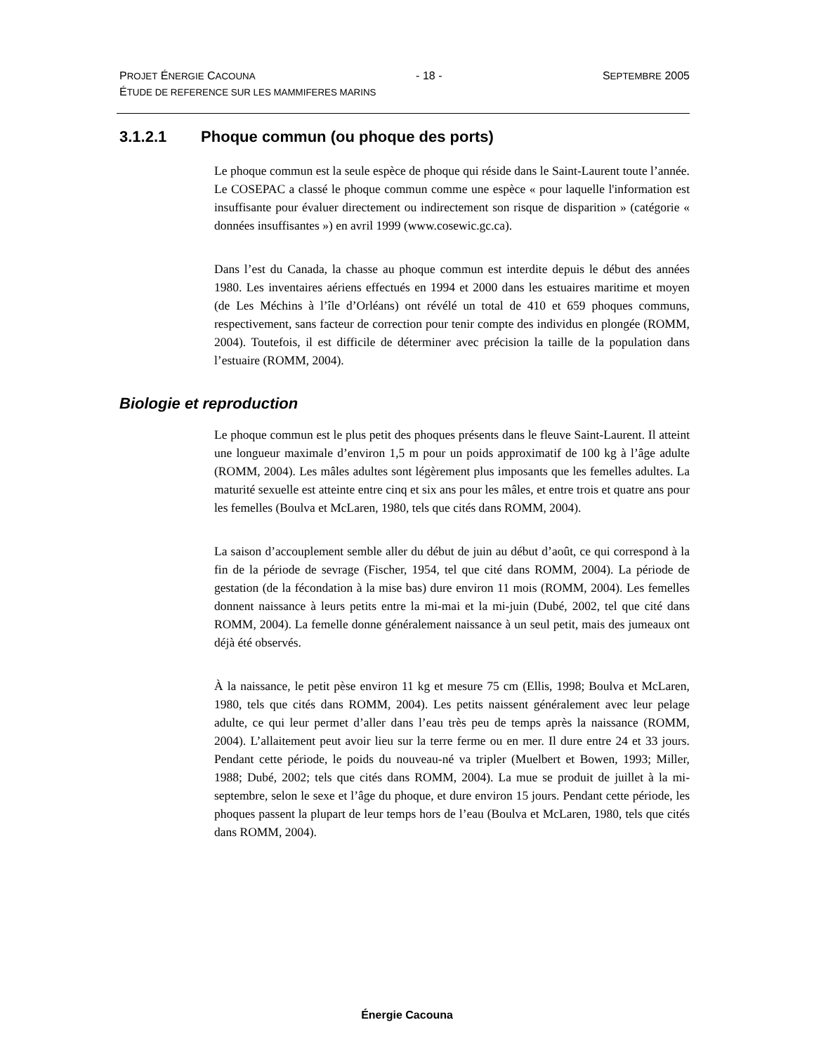PROJET ÉNERGIE CACOUNA - 18 - SEPTEMBRE 2005
ÉTUDE DE REFERENCE SUR LES MAMMIFERES MARINS
3.1.2.1 Phoque commun (ou phoque des ports)
Le phoque commun est la seule espèce de phoque qui réside dans le Saint-Laurent toute l’année. Le COSEPAC a classé le phoque commun comme une espèce « pour laquelle l'information est insuffisante pour évaluer directement ou indirectement son risque de disparition » (catégorie « données insuffisantes ») en avril 1999 (www.cosewic.gc.ca).
Dans l’est du Canada, la chasse au phoque commun est interdite depuis le début des années 1980. Les inventaires aériens effectués en 1994 et 2000 dans les estuaires maritime et moyen (de Les Méchins à l’île d’Orléans) ont révélé un total de 410 et 659 phoques communs, respectivement, sans facteur de correction pour tenir compte des individus en plongée (ROMM, 2004). Toutefois, il est difficile de déterminer avec précision la taille de la population dans l’estuaire (ROMM, 2004).
Biologie et reproduction
Le phoque commun est le plus petit des phoques présents dans le fleuve Saint-Laurent. Il atteint une longueur maximale d’environ 1,5 m pour un poids approximatif de 100 kg à l’âge adulte (ROMM, 2004). Les mâles adultes sont légèrement plus imposants que les femelles adultes. La maturité sexuelle est atteinte entre cinq et six ans pour les mâles, et entre trois et quatre ans pour les femelles (Boulva et McLaren, 1980, tels que cités dans ROMM, 2004).
La saison d’accouplement semble aller du début de juin au début d’août, ce qui correspond à la fin de la période de sevrage (Fischer, 1954, tel que cité dans ROMM, 2004). La période de gestation (de la fécondation à la mise bas) dure environ 11 mois (ROMM, 2004). Les femelles donnent naissance à leurs petits entre la mi-mai et la mi-juin (Dubé, 2002, tel que cité dans ROMM, 2004). La femelle donne généralement naissance à un seul petit, mais des jumeaux ont déjà été observés.
À la naissance, le petit pèse environ 11 kg et mesure 75 cm (Ellis, 1998; Boulva et McLaren, 1980, tels que cités dans ROMM, 2004). Les petits naissent généralement avec leur pelage adulte, ce qui leur permet d’aller dans l’eau très peu de temps après la naissance (ROMM, 2004). L’allaitement peut avoir lieu sur la terre ferme ou en mer. Il dure entre 24 et 33 jours. Pendant cette période, le poids du nouveau-né va tripler (Muelbert et Bowen, 1993; Miller, 1988; Dubé, 2002; tels que cités dans ROMM, 2004). La mue se produit de juillet à la mi-septembre, selon le sexe et l’âge du phoque, et dure environ 15 jours. Pendant cette période, les phoques passent la plupart de leur temps hors de l’eau (Boulva et McLaren, 1980, tels que cités dans ROMM, 2004).
Énergie Cacouna